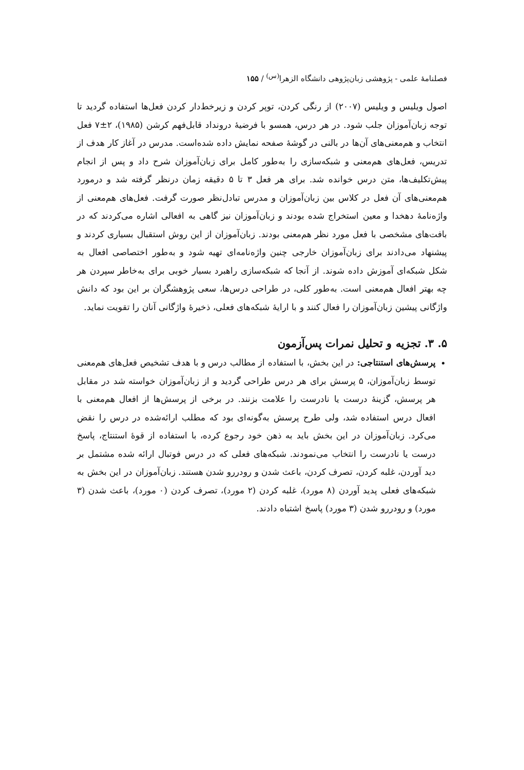فصلنامهٔ علمی - پژوهشی زبان‌پژوهی دانشگاه الزهرا<sup>(س)</sup> / ۱۵۵
اصول ویلیس و ویلیس (۲۰۰۷) از رنگی کردن، توپر کردن و زیرخط‌دار کردن فعل‌ها استفاده گردید تا توجه زبان‌آموزان جلب شود. در هر درس، همسو با فرضیهٔ درونداد قابل‌فهم کرشن (۱۹۸۵)، ۲±۷ فعل انتخاب و هم‌معنی‌های آن‌ها در بالنی در گوشهٔ صفحه نمایش داده شده‌است. مدرس در آغاز کار هدف از تدریس، فعل‌های هم‌معنی و شبکه‌سازی را به‌طور کامل برای زبان‌آموزان شرح داد و پس از انجام پیش‌تکلیف‌ها، متن درس خوانده شد. برای هر فعل ۳ تا ۵ دقیقه زمان درنظر گرفته شد و درمورد هم‌معنی‌های آن فعل در کلاس بین زبان‌آموزان و مدرس تبادل‌نظر صورت گرفت. فعل‌های هم‌معنی از واژه‌نامهٔ دهخدا و معین استخراج شده بودند و زبان‌آموزان نیز گاهی به افعالی اشاره می‌کردند که در بافت‌های مشخصی با فعل مورد نظر هم‌معنی بودند. زبان‌آموزان از این روش استقبال بسیاری کردند و پیشنهاد می‌دادند برای زبان‌آموزان خارجی چنین واژه‌نامه‌ای تهیه شود و به‌طور اختصاصی افعال به شکل شبکه‌ای آموزش داده شوند. از آنجا که شبکه‌سازی راهبرد بسیار خوبی برای به‌خاطر سپردن هر چه بهتر افعال هم‌معنی است. به‌طور کلی، در طراحی درس‌ها، سعی پژوهشگران بر این بود که دانش واژگانی پیشین زبان‌آموزان را فعال کنند و با ارایهٔ شبکه‌های فعلی، ذخیرهٔ واژگانی آنان را تقویت نماید.
۵. ۳. تجزیه و تحلیل نمرات پس‌آزمون
پرسش‌های استنتاجی: در این بخش، با استفاده از مطالب درس و با هدف تشخیص فعل‌های هم‌معنی توسط زبان‌آموزان، ۵ پرسش برای هر درس طراحی گردید و از زبان‌آموزان خواسته شد در مقابل هر پرسش، گزینهٔ درست یا نادرست را علامت بزنند. در برخی از پرسش‌ها از افعال هم‌معنی با افعال درس استفاده شد، ولی طرح پرسش به‌گونه‌ای بود که مطلب ارائه‌شده در درس را نقض می‌کرد. زبان‌آموزان در این بخش باید به ذهن خود رجوع کرده، با استفاده از قوهٔ استنتاج، پاسخ درست یا نادرست را انتخاب می‌نمودند. شبکه‌های فعلی که در درس فوتبال ارائه شده مشتمل بر دید آوردن، غلبه کردن، تصرف کردن، باعث شدن و رودررو شدن هستند. زبان‌آموزان در این بخش به شبکه‌های فعلی پدید آوردن (۸ مورد)، غلبه کردن (۲ مورد)، تصرف کردن (۰ مورد)، باعث شدن (۳ مورد) و رودررو شدن (۳ مورد) پاسخ اشتباه دادند.